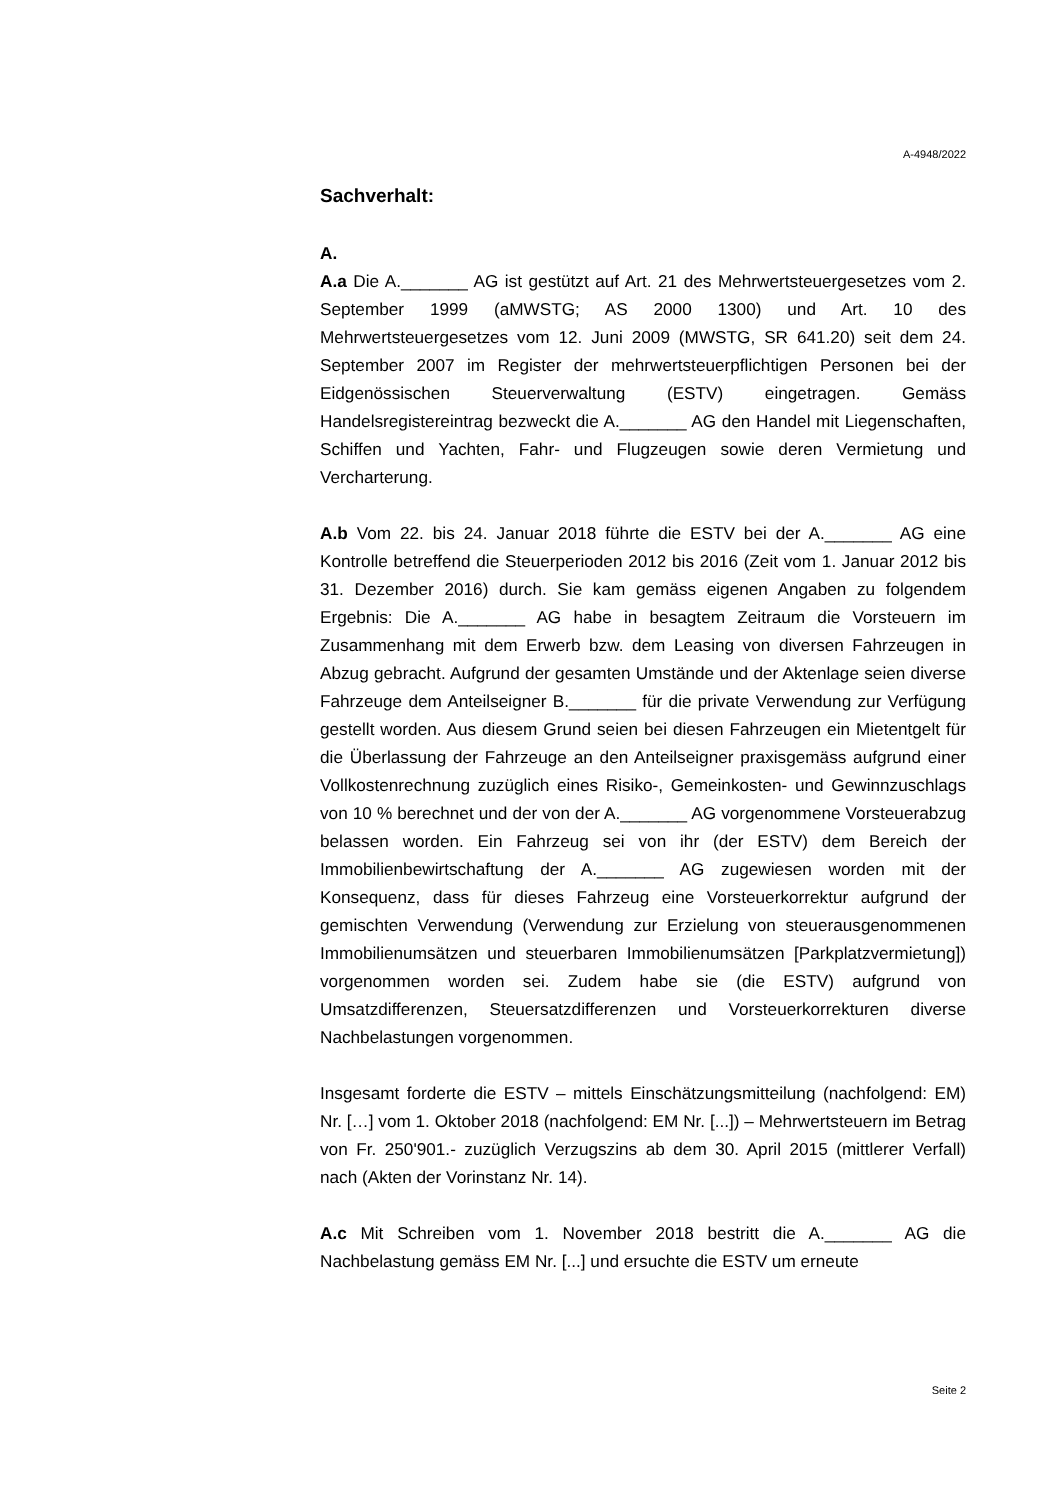A-4948/2022
Sachverhalt:
A.
A.a Die A._______ AG ist gestützt auf Art. 21 des Mehrwertsteuergesetzes vom 2. September 1999 (aMWSTG; AS 2000 1300) und Art. 10 des Mehrwertsteuergesetzes vom 12. Juni 2009 (MWSTG, SR 641.20) seit dem 24. September 2007 im Register der mehrwertsteuerpflichtigen Personen bei der Eidgenössischen Steuerverwaltung (ESTV) eingetragen. Gemäss Handelsregistereintrag bezweckt die A._______ AG den Handel mit Liegenschaften, Schiffen und Yachten, Fahr- und Flugzeugen sowie deren Vermietung und Vercharterung.
A.b Vom 22. bis 24. Januar 2018 führte die ESTV bei der A._______ AG eine Kontrolle betreffend die Steuerperioden 2012 bis 2016 (Zeit vom 1. Januar 2012 bis 31. Dezember 2016) durch. Sie kam gemäss eigenen Angaben zu folgendem Ergebnis: Die A._______ AG habe in besagtem Zeitraum die Vorsteuern im Zusammenhang mit dem Erwerb bzw. dem Leasing von diversen Fahrzeugen in Abzug gebracht. Aufgrund der gesamten Umstände und der Aktenlage seien diverse Fahrzeuge dem Anteilseigner B._______ für die private Verwendung zur Verfügung gestellt worden. Aus diesem Grund seien bei diesen Fahrzeugen ein Mietentgelt für die Überlassung der Fahrzeuge an den Anteilseigner praxisgemäss aufgrund einer Vollkostenrechnung zuzüglich eines Risiko-, Gemeinkosten- und Gewinnzuschlags von 10 % berechnet und der von der A._______ AG vorgenommene Vorsteuerabzug belassen worden. Ein Fahrzeug sei von ihr (der ESTV) dem Bereich der Immobilienbewirtschaftung der A._______ AG zugewiesen worden mit der Konsequenz, dass für dieses Fahrzeug eine Vorsteuerkorrektur aufgrund der gemischten Verwendung (Verwendung zur Erzielung von steuerausgenommenen Immobilienumsätzen und steuerbaren Immobilienumsätzen [Parkplatzvermietung]) vorgenommen worden sei. Zudem habe sie (die ESTV) aufgrund von Umsatzdifferenzen, Steuersatzdifferenzen und Vorsteuerkorrekturen diverse Nachbelastungen vorgenommen.
Insgesamt forderte die ESTV – mittels Einschätzungsmitteilung (nachfolgend: EM) Nr. […] vom 1. Oktober 2018 (nachfolgend: EM Nr. [...]) – Mehrwertsteuern im Betrag von Fr. 250'901.- zuzüglich Verzugszins ab dem 30. April 2015 (mittlerer Verfall) nach (Akten der Vorinstanz Nr. 14).
A.c Mit Schreiben vom 1. November 2018 bestritt die A._______ AG die Nachbelastung gemäss EM Nr. [...] und ersuchte die ESTV um erneute
Seite 2